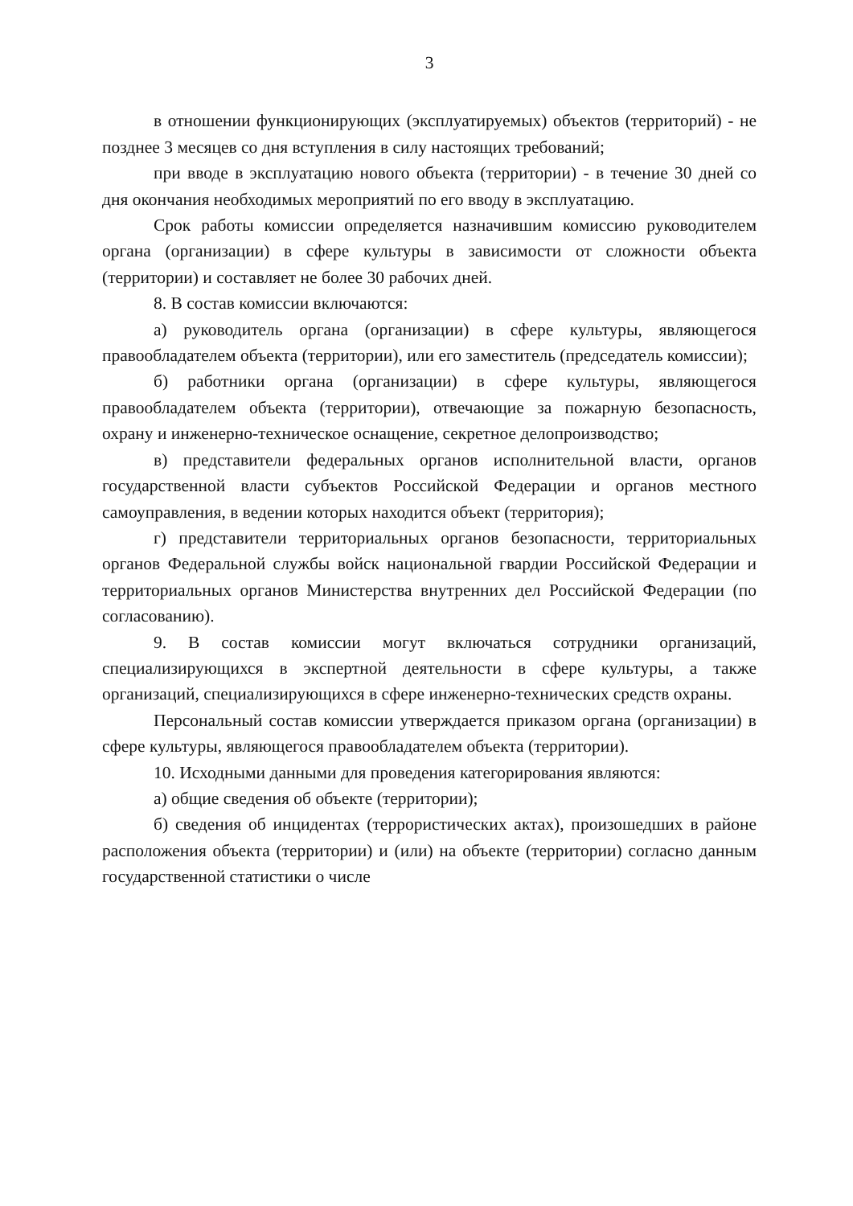3
в отношении функционирующих (эксплуатируемых) объектов (территорий) - не позднее 3 месяцев со дня вступления в силу настоящих требований;
при вводе в эксплуатацию нового объекта (территории) - в течение 30 дней со дня окончания необходимых мероприятий по его вводу в эксплуатацию.
Срок работы комиссии определяется назначившим комиссию руководителем органа (организации) в сфере культуры в зависимости от сложности объекта (территории) и составляет не более 30 рабочих дней.
8. В состав комиссии включаются:
а) руководитель органа (организации) в сфере культуры, являющегося правообладателем объекта (территории), или его заместитель (председатель комиссии);
б) работники органа (организации) в сфере культуры, являющегося правообладателем объекта (территории), отвечающие за пожарную безопасность, охрану и инженерно-техническое оснащение, секретное делопроизводство;
в) представители федеральных органов исполнительной власти, органов государственной власти субъектов Российской Федерации и органов местного самоуправления, в ведении которых находится объект (территория);
г) представители территориальных органов безопасности, территориальных органов Федеральной службы войск национальной гвардии Российской Федерации и территориальных органов Министерства внутренних дел Российской Федерации (по согласованию).
9. В состав комиссии могут включаться сотрудники организаций, специализирующихся в экспертной деятельности в сфере культуры, а также организаций, специализирующихся в сфере инженерно-технических средств охраны.
Персональный состав комиссии утверждается приказом органа (организации) в сфере культуры, являющегося правообладателем объекта (территории).
10. Исходными данными для проведения категорирования являются:
а) общие сведения об объекте (территории);
б) сведения об инцидентах (террористических актах), произошедших в районе расположения объекта (территории) и (или) на объекте (территории) согласно данным государственной статистики о числе